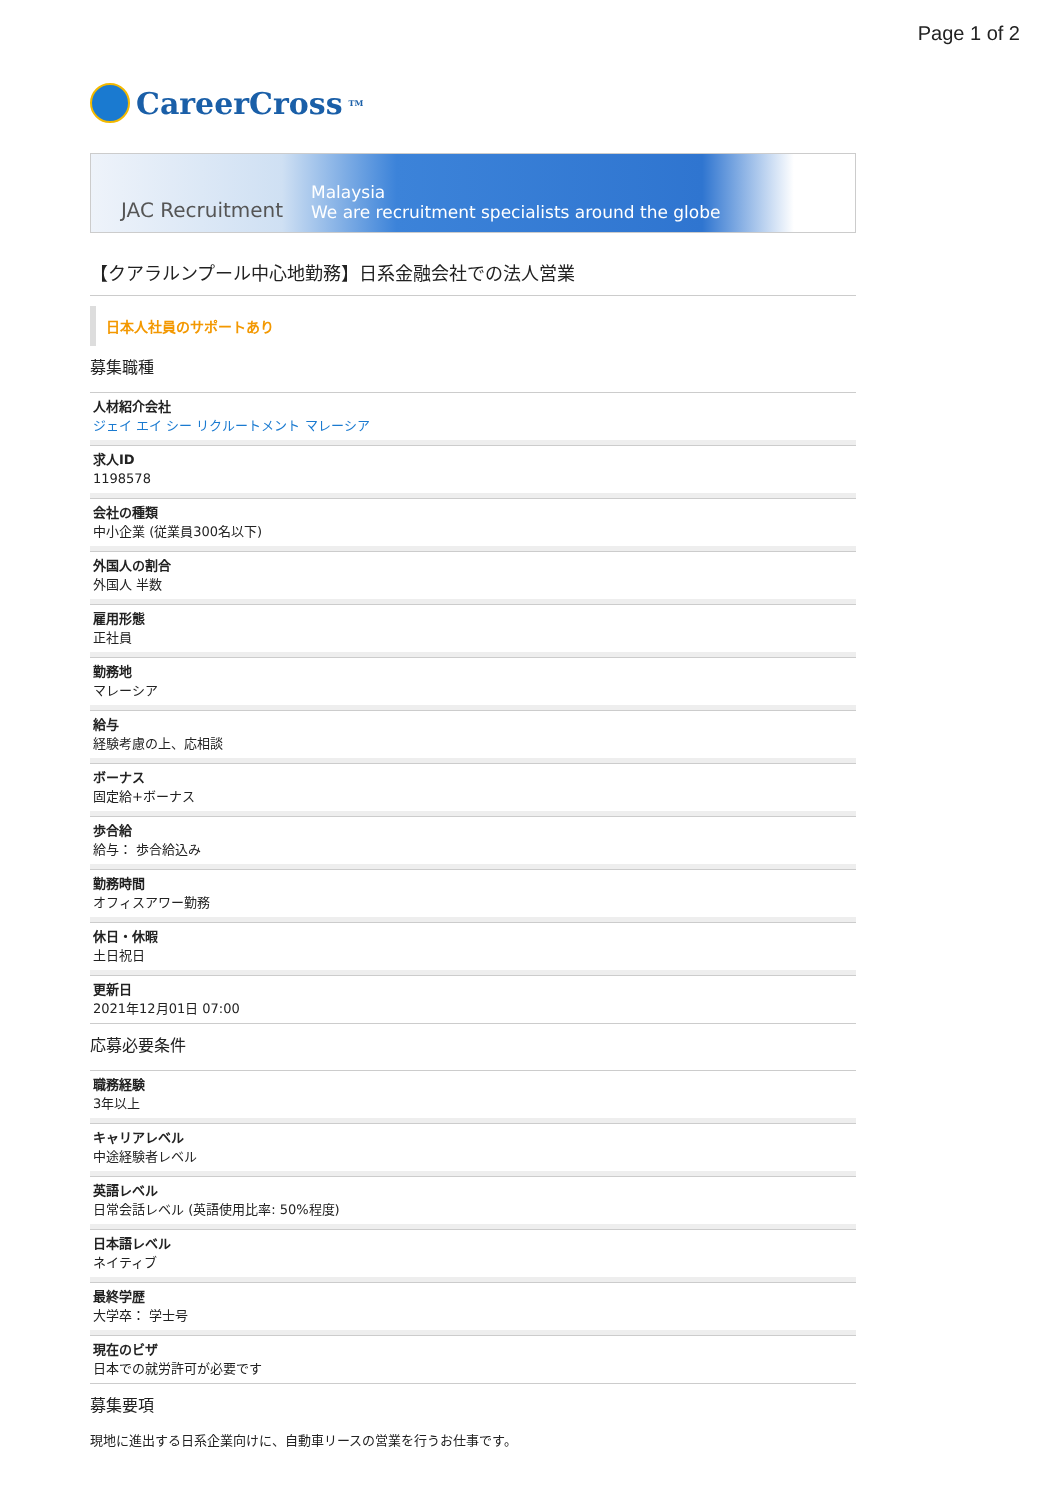Page 1 of 2
CareerCross<sup>TM</sup>
JAC Recruitment Malaysia
We are recruitment specialists around the globe
【クアラルンプール中心地勤務】日系金融会社での法人営業
日本人社員のサポートあり
募集職種
人材紹介会社
ジェイ エイ シー リクルートメント マレーシア
求人ID
1198578
会社の種類
中小企業 (従業員300名以下)
外国人の割合
外国人 半数
雇用形態
正社員
勤務地
マレーシア
給与
経験考慮の上、応相談
ボーナス
固定給+ボーナス
歩合給
給与： 歩合給込み
勤務時間
オフィスアワー勤務
休日・休暇
土日祝日
更新日
2021年12月01日 07:00
応募必要条件
職務経験
3年以上
キャリアレベル
中途経験者レベル
英語レベル
日常会話レベル (英語使用比率: 50%程度)
日本語レベル
ネイティブ
最終学歴
大学卒： 学士号
現在のビザ
日本での就労許可が必要です
募集要項
現地に進出する日系企業向けに、自動車リースの営業を行うお仕事です。